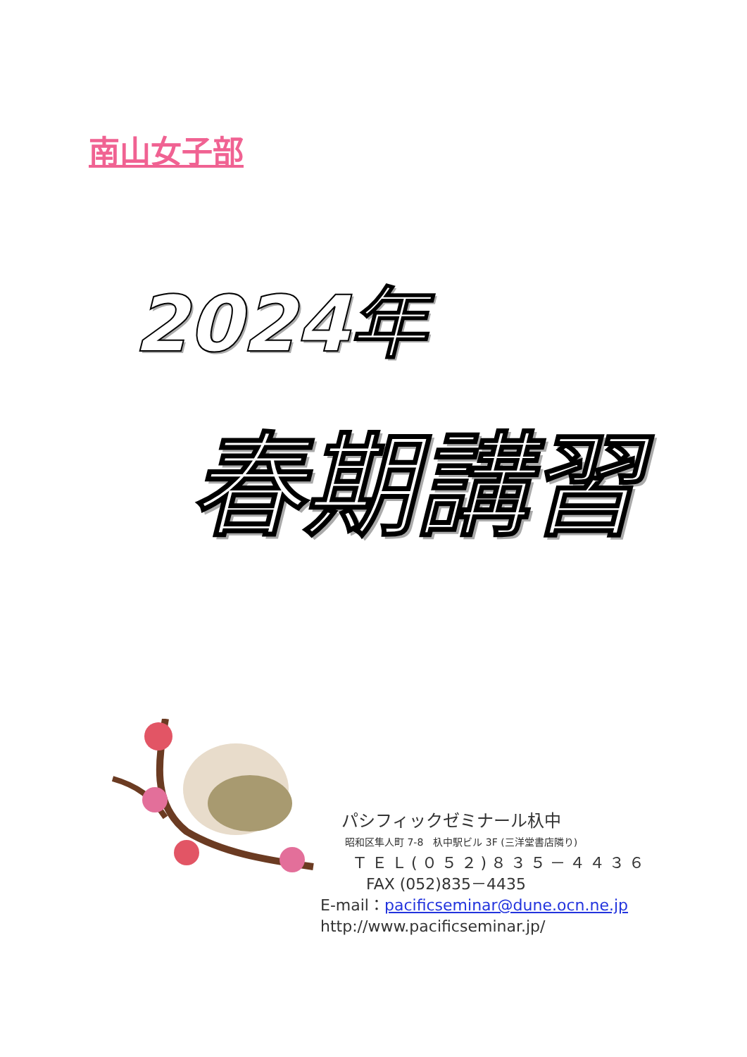南山女子部
2024年
春期講習
パシフィックゼミナール杁中
昭和区隼人町 7-8　杁中駅ビル 3F (三洋堂書店隣り)
ＴＥＬ(０５２)８３５－４４３６
FAX (052)835－4435
E-mail：pacificseminar@dune.ocn.ne.jp
http://www.pacificseminar.jp/